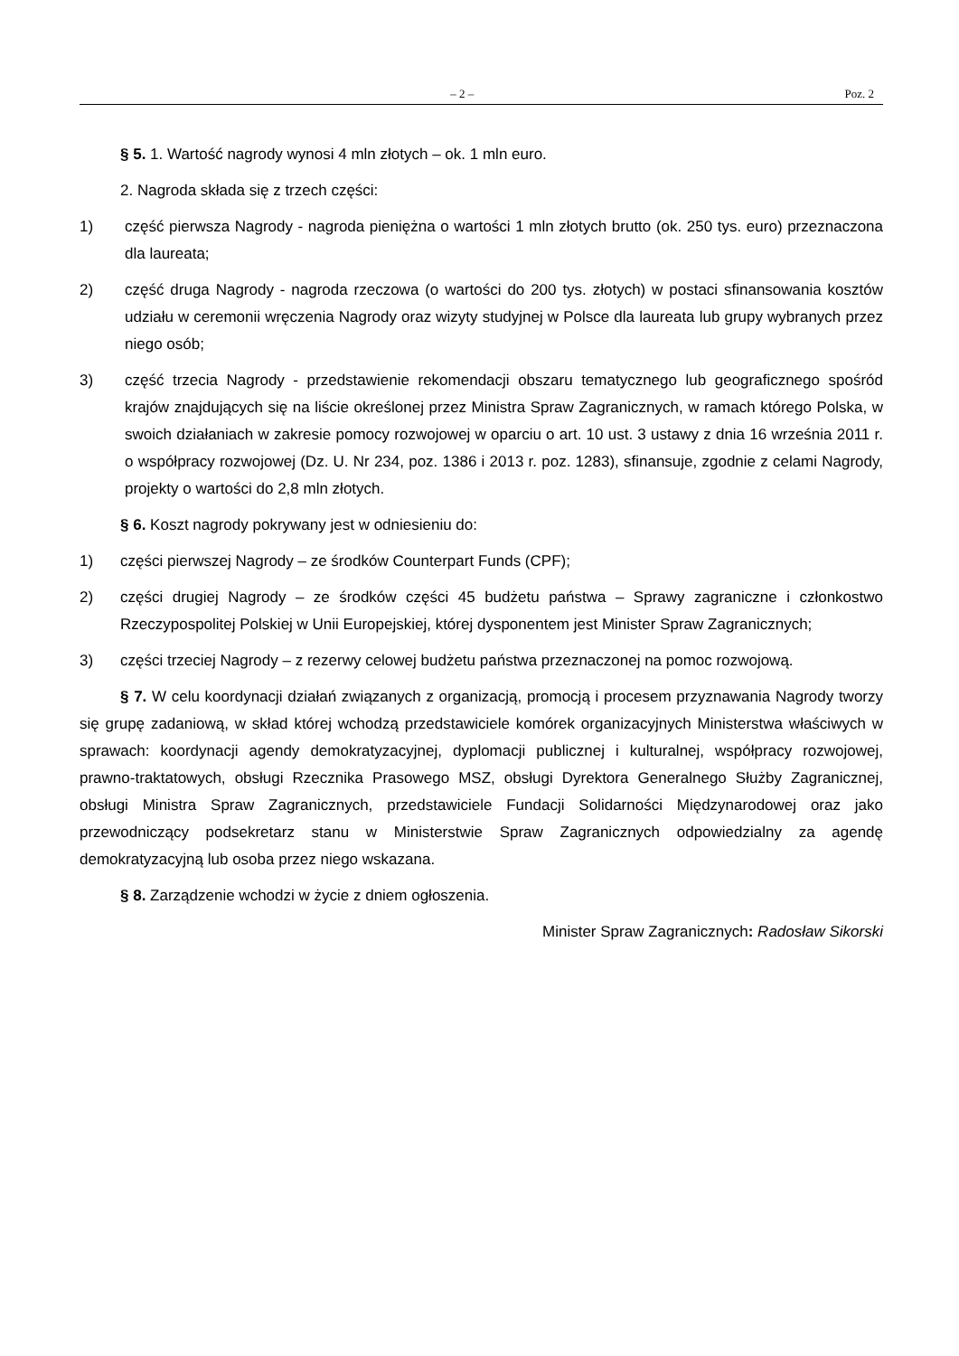– 2 – Poz. 2
§ 5. 1. Wartość nagrody wynosi 4 mln złotych – ok. 1 mln euro.
2. Nagroda składa się z trzech części:
1) część pierwsza Nagrody - nagroda pieniężna o wartości 1 mln złotych brutto (ok. 250 tys. euro) przeznaczona dla laureata;
2) część druga Nagrody - nagroda rzeczowa (o wartości do 200 tys. złotych) w postaci sfinansowania kosztów udziału w ceremonii wręczenia Nagrody oraz wizyty studyjnej w Polsce dla laureata lub grupy wybranych przez niego osób;
3) część trzecia Nagrody - przedstawienie rekomendacji obszaru tematycznego lub geograficznego spośród krajów znajdujących się na liście określonej przez Ministra Spraw Zagranicznych, w ramach którego Polska, w swoich działaniach w zakresie pomocy rozwojowej w oparciu o art. 10 ust. 3 ustawy z dnia 16 września 2011 r. o współpracy rozwojowej (Dz. U. Nr 234, poz. 1386 i 2013 r. poz. 1283), sfinansuje, zgodnie z celami Nagrody, projekty o wartości do 2,8 mln złotych.
§ 6. Koszt nagrody pokrywany jest w odniesieniu do:
1) części pierwszej Nagrody – ze środków Counterpart Funds (CPF);
2) części drugiej Nagrody – ze środków części 45 budżetu państwa – Sprawy zagraniczne i członkostwo Rzeczypospolitej Polskiej w Unii Europejskiej, której dysponentem jest Minister Spraw Zagranicznych;
3) części trzeciej Nagrody – z rezerwy celowej budżetu państwa przeznaczonej na pomoc rozwojową.
§ 7. W celu koordynacji działań związanych z organizacją, promocją i procesem przyznawania Nagrody tworzy się grupę zadaniową, w skład której wchodzą przedstawiciele komórek organizacyjnych Ministerstwa właściwych w sprawach: koordynacji agendy demokratyzacyjnej, dyplomacji publicznej i kulturalnej, współpracy rozwojowej, prawno-traktatowych, obsługi Rzecznika Prasowego MSZ, obsługi Dyrektora Generalnego Służby Zagranicznej, obsługi Ministra Spraw Zagranicznych, przedstawiciele Fundacji Solidarności Międzynarodowej oraz jako przewodniczący podsekretarz stanu w Ministerstwie Spraw Zagranicznych odpowiedzialny za agendę demokratyzacyjną lub osoba przez niego wskazana.
§ 8. Zarządzenie wchodzi w życie z dniem ogłoszenia.
Minister Spraw Zagranicznych: Radosław Sikorski